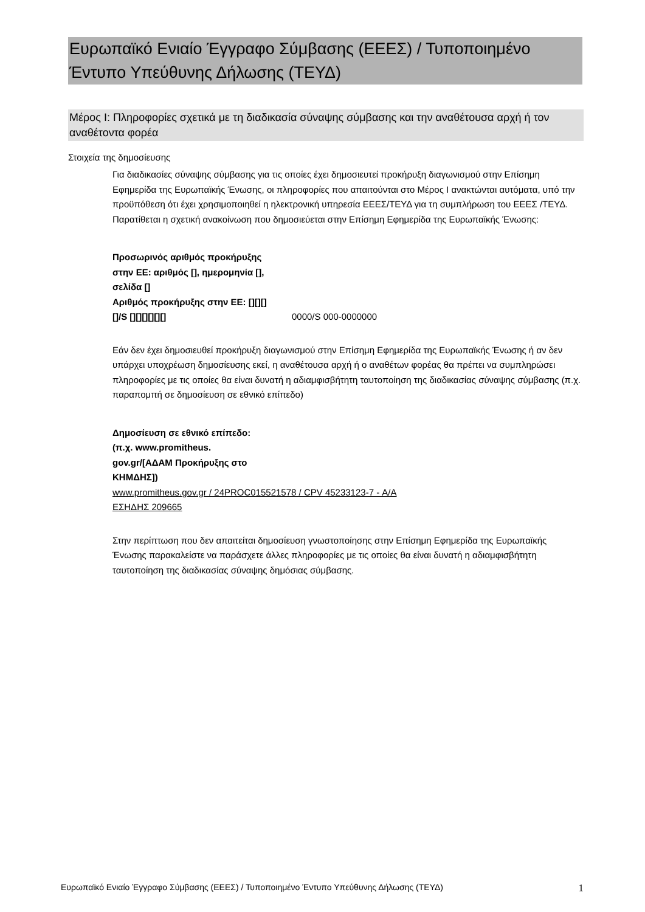Ευρωπαϊκό Ενιαίο Έγγραφο Σύμβασης (ΕΕΕΣ) / Τυποποιημένο Έντυπο Υπεύθυνης Δήλωσης (ΤΕΥΔ)
Μέρος I: Πληροφορίες σχετικά με τη διαδικασία σύναψης σύμβασης και την αναθέτουσα αρχή ή τον αναθέτοντα φορέα
Στοιχεία της δημοσίευσης
Για διαδικασίες σύναψης σύμβασης για τις οποίες έχει δημοσιευτεί προκήρυξη διαγωνισμού στην Επίσημη Εφημερίδα της Ευρωπαϊκής Ένωσης, οι πληροφορίες που απαιτούνται στο Μέρος I ανακτώνται αυτόματα, υπό την προϋπόθεση ότι έχει χρησιμοποιηθεί η ηλεκτρονική υπηρεσία ΕΕΕΣ/ΤΕΥΔ για τη συμπλήρωση του ΕΕΕΣ /ΤΕΥΔ. Παρατίθεται η σχετική ανακοίνωση που δημοσιεύεται στην Επίσημη Εφημερίδα της Ευρωπαϊκής Ένωσης:
Προσωρινός αριθμός προκήρυξης στην ΕΕ: αριθμός [], ημερομηνία [], σελίδα []
Αριθμός προκήρυξης στην ΕΕ: [][][][]/S [][][][][][]
0000/S 000-0000000
Εάν δεν έχει δημοσιευθεί προκήρυξη διαγωνισμού στην Επίσημη Εφημερίδα της Ευρωπαϊκής Ένωσης ή αν δεν υπάρχει υποχρέωση δημοσίευσης εκεί, η αναθέτουσα αρχή ή ο αναθέτων φορέας θα πρέπει να συμπληρώσει πληροφορίες με τις οποίες θα είναι δυνατή η αδιαμφισβήτητη ταυτοποίηση της διαδικασίας σύναψης σύμβασης (π.χ. παραπομπή σε δημοσίευση σε εθνικό επίπεδο)
Δημοσίευση σε εθνικό επίπεδο: (π.χ. www.promitheus. gov.gr/[ΑΔΑΜ Προκήρυξης στο ΚΗΜΔΗΣ])
www.promitheus.gov.gr / 24PROC015521578 / CPV 45233123-7 - Α/Α ΕΣΗΔΗΣ 209665
Στην περίπτωση που δεν απαιτείται δημοσίευση γνωστοποίησης στην Επίσημη Εφημερίδα της Ευρωπαϊκής Ένωσης παρακαλείστε να παράσχετε άλλες πληροφορίες με τις οποίες θα είναι δυνατή η αδιαμφισβήτητη ταυτοποίηση της διαδικασίας σύναψης δημόσιας σύμβασης.
Ευρωπαϊκό Ενιαίο Έγγραφο Σύμβασης (ΕΕΕΣ) / Τυποποιημένο Έντυπο Υπεύθυνης Δήλωσης (ΤΕΥΔ) 1